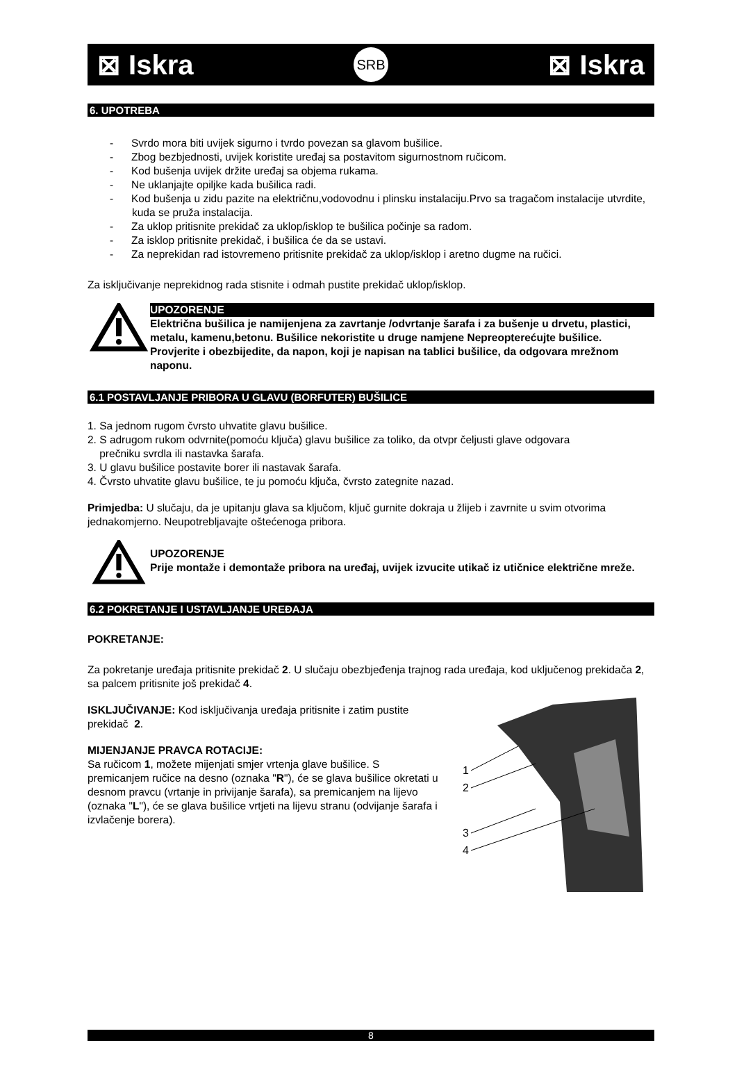⊠ Iskra SRB ⊠ Iskra
6. UPOTREBA
- Svrdo mora biti uvijek sigurno i tvrdo povezan sa glavom bušilice.
- Zbog bezbjednosti, uvijek koristite uređaj sa postavitom sigurnostnom ručicom.
- Kod bušenja uvijek držite uređaj sa objema rukama.
- Ne uklanjajte opiljke kada bušilica radi.
- Kod bušenja u zidu pazite na električnu,vodovodnu i plinsku instalaciju.Prvo sa tragačom instalacije utvrdite, kuda se pruža instalacija.
- Za uklop pritisnite prekidač za uklop/isklop te bušilica počinje sa radom.
- Za isklop pritisnite prekidač, i bušilica će da se ustavi.
- Za neprekidan rad istovremeno pritisnite prekidač za uklop/isklop i aretno dugme na ručici.
Za isključivanje neprekidnog rada stisnite i odmah pustite prekidač uklop/isklop.
UPOZORENJE
Električna bušilica je namijenjena za zavrtanje /odvrtanje šarafa i za bušenje u drvetu, plastici, metalu, kamenu,betonu. Bušilice nekoristite u druge namjene Nepreopterećujte bušilice. Provjerite i obezbijedite, da napon, koji je napisan na tablici bušilice, da odgovara mrežnom naponu.
6.1 POSTAVLJANJE PRIBORA U GLAVU (BORFUTER) BUŠILICE
1. Sa jednom rugom čvrsto uhvatite glavu bušilice.
2. S adrugom rukom odvrnite(pomoću ključa) glavu bušilice za toliko, da otvpr čeljusti glave odgovara
prečniku svrdla ili nastavka šarafa.
3. U glavu bušilice postavite borer ili nastavak šarafa.
4. Čvrsto uhvatite glavu bušilice, te ju pomoću ključa, čvrsto zategnite nazad.
Primjedba: U slučaju, da je upitanju glava sa ključom, ključ gurnite dokraja u žlijeb i zavrnite u svim otvorima jednakomjerno. Neupotrebljavajte oštećenoga pribora.
UPOZORENJE
Prije montaže i demontaže pribora na uređaj, uvijek izvucite utikač iz utičnice električne mreže.
6.2 POKRETANJE I USTAVLJANJE UREĐAJA
POKRETANJE:
Za pokretanje uređaja pritisnite prekidač 2. U slučaju obezbjeđenja trajnog rada uređaja, kod uključenog prekidača 2, sa palcem pritisnite još prekidač 4.
ISKLJUČIVANJE: Kod isključivanja uređaja pritisnite i zatim pustite prekidač 2.
MIJENJANJE PRAVCA ROTACIJE:
Sa ručicom 1, možete mijenjati smjer vrtenja glave bušilice. S premicanjem ručice na desno (oznaka "R"), će se glava bušilice okretati u desnom pravcu (vrtanje in privijanje šarafa), sa premicanjem na lijevo (oznaka "L"), će se glava bušilice vrtjeti na lijevu stranu (odvijanje šarafa i izvlačenje borera).
1
2
3
4
8